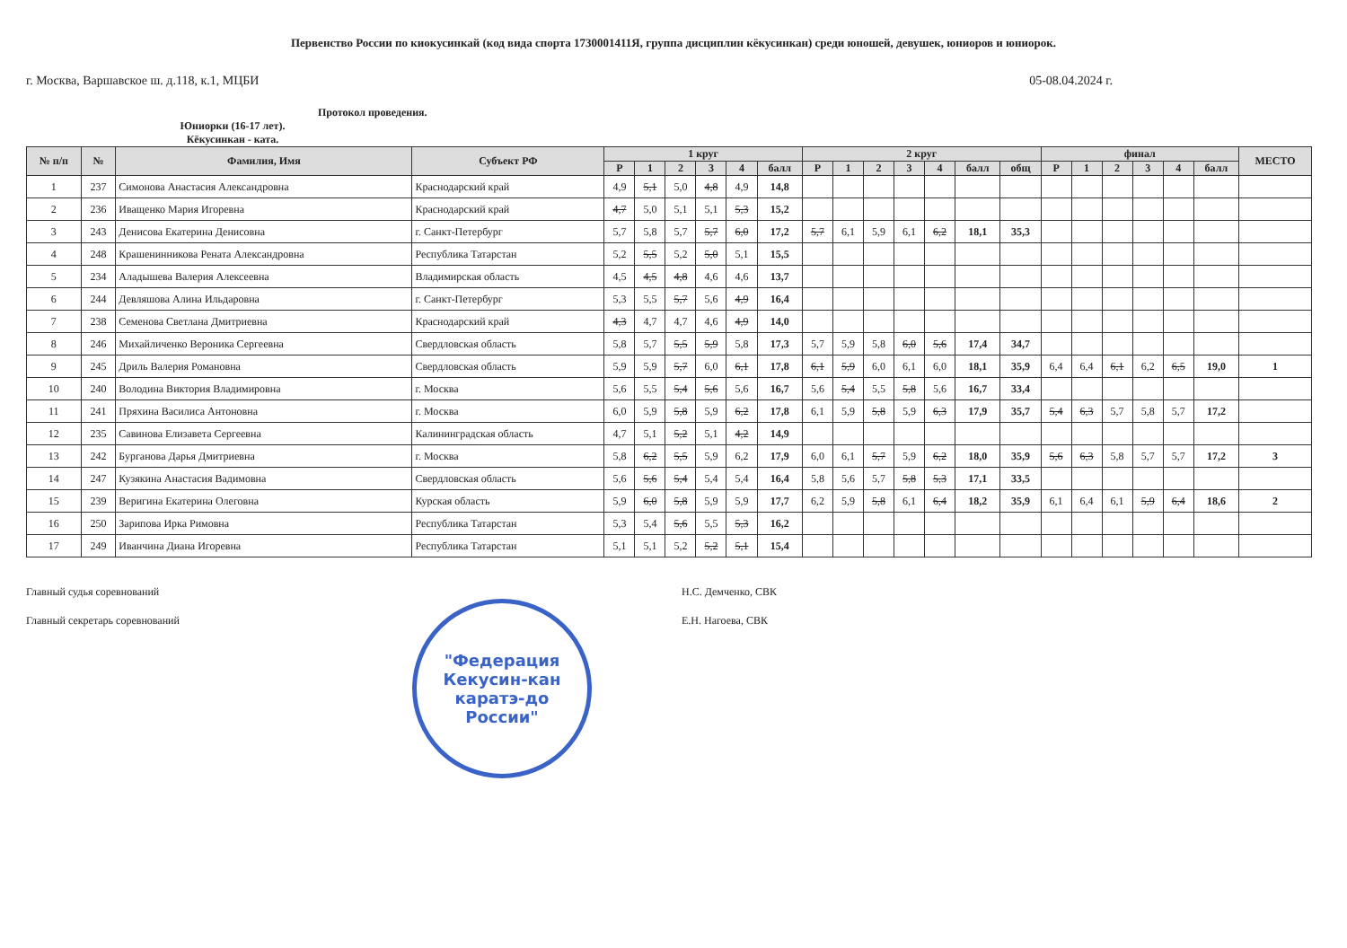Первенство России по киокусинкай (код вида спорта 1730001411Я, группа дисциплин кёкусинкан) среди юношей, девушек, юниоров и юниорок.
г. Москва, Варшавское ш. д.118, к.1, МЦБИ 05-08.04.2024 г.
Протокол проведения.
Юниорки (16-17 лет).
Кёкусинкан - ката.
| № п/п | № | Фамилия, Имя | Субъект РФ | 1 круг | | | | | | 2 круг | | | | | | | финал | | | | | | МЕСТО |
| --- | --- | --- | --- | --- | --- | --- | --- | --- | --- | --- | --- | --- | --- | --- | --- | --- | --- | --- | --- | --- | --- | --- | --- |
| | | | | Р | 1 | 2 | 3 | 4 | балл | Р | 1 | 2 | 3 | 4 | балл | общ | Р | 1 | 2 | 3 | 4 | балл | |
| 1 | 237 | Симонова Анастасия Александровна | Краснодарский край | 4,9 | 5,1 | 5,0 | 4,8 | 4,9 | 14,8 | | | | | | | | | | | | | | |
| 2 | 236 | Иващенко Мария Игоревна | Краснодарский край | 4,7 | 5,0 | 5,1 | 5,1 | 5,3 | 15,2 | | | | | | | | | | | | | | |
| 3 | 243 | Денисова Екатерина Денисовна | г. Санкт-Петербург | 5,7 | 5,8 | 5,7 | 5,7 | 6,0 | 17,2 | 5,7 | 6,1 | 5,9 | 6,1 | 6,2 | 18,1 | 35,3 | | | | | | | |
| 4 | 248 | Крашенинникова Рената Александровна | Республика Татарстан | 5,2 | 5,5 | 5,2 | 5,0 | 5,1 | 15,5 | | | | | | | | | | | | | | |
| 5 | 234 | Аладышева Валерия Алексеевна | Владимирская область | 4,5 | 4,5 | 4,8 | 4,6 | 4,6 | 13,7 | | | | | | | | | | | | | | |
| 6 | 244 | Девляшова Алина Ильдаровна | г. Санкт-Петербург | 5,3 | 5,5 | 5,7 | 5,6 | 4,9 | 16,4 | | | | | | | | | | | | | | |
| 7 | 238 | Семенова Светлана Дмитриевна | Краснодарский край | 4,3 | 4,7 | 4,7 | 4,6 | 4,9 | 14,0 | | | | | | | | | | | | | | |
| 8 | 246 | Михайличенко Вероника Сергеевна | Свердловская область | 5,8 | 5,7 | 5,5 | 5,9 | 5,8 | 17,3 | 5,7 | 5,9 | 5,8 | 6,0 | 5,6 | 17,4 | 34,7 | | | | | | | |
| 9 | 245 | Дриль Валерия Романовна | Свердловская область | 5,9 | 5,9 | 5,7 | 6,0 | 6,1 | 17,8 | 6,1 | 5,9 | 6,0 | 6,1 | 6,0 | 18,1 | 35,9 | 6,4 | 6,4 | 6,1 | 6,2 | 6,5 | 19,0 | 1 |
| 10 | 240 | Володина Виктория Владимировна | г. Москва | 5,6 | 5,5 | 5,4 | 5,6 | 5,6 | 16,7 | 5,6 | 5,4 | 5,5 | 5,8 | 5,6 | 16,7 | 33,4 | | | | | | | |
| 11 | 241 | Пряхина Василиса Антоновна | г. Москва | 6,0 | 5,9 | 5,8 | 5,9 | 6,2 | 17,8 | 6,1 | 5,9 | 5,8 | 5,9 | 6,3 | 17,9 | 35,7 | 5,4 | 6,3 | 5,7 | 5,8 | 5,7 | 17,2 | |
| 12 | 235 | Савинова Елизавета Сергеевна | Калининградская область | 4,7 | 5,1 | 5,2 | 5,1 | 4,2 | 14,9 | | | | | | | | | | | | | | |
| 13 | 242 | Бурганова Дарья Дмитриевна | г. Москва | 5,8 | 6,2 | 5,5 | 5,9 | 6,2 | 17,9 | 6,0 | 6,1 | 5,7 | 5,9 | 6,2 | 18,0 | 35,9 | 5,6 | 6,3 | 5,8 | 5,7 | 5,7 | 17,2 | 3 |
| 14 | 247 | Кузякина Анастасия Вадимовна | Свердловская область | 5,6 | 5,6 | 5,4 | 5,4 | 5,4 | 16,4 | 5,8 | 5,6 | 5,7 | 5,8 | 5,3 | 17,1 | 33,5 | | | | | | | |
| 15 | 239 | Веригина Екатерина Олеговна | Курская область | 5,9 | 6,0 | 5,8 | 5,9 | 5,9 | 17,7 | 6,2 | 5,9 | 5,8 | 6,1 | 6,4 | 18,2 | 35,9 | 6,1 | 6,4 | 6,1 | 5,9 | 6,4 | 18,6 | 2 |
| 16 | 250 | Зарипова Ирка Римовна | Республика Татарстан | 5,3 | 5,4 | 5,6 | 5,5 | 5,3 | 16,2 | | | | | | | | | | | | | | |
| 17 | 249 | Иванчина Диана Игоревна | Республика Татарстан | 5,1 | 5,1 | 5,2 | 5,2 | 5,1 | 15,4 | | | | | | | | | | | | | | |
Главный судья соревнований Н.С. Демченко, СВК
Главный секретарь соревнований Е.Н. Нагоева, СВК
"Федерация
Кекусин-кан
каратэ-до
России"